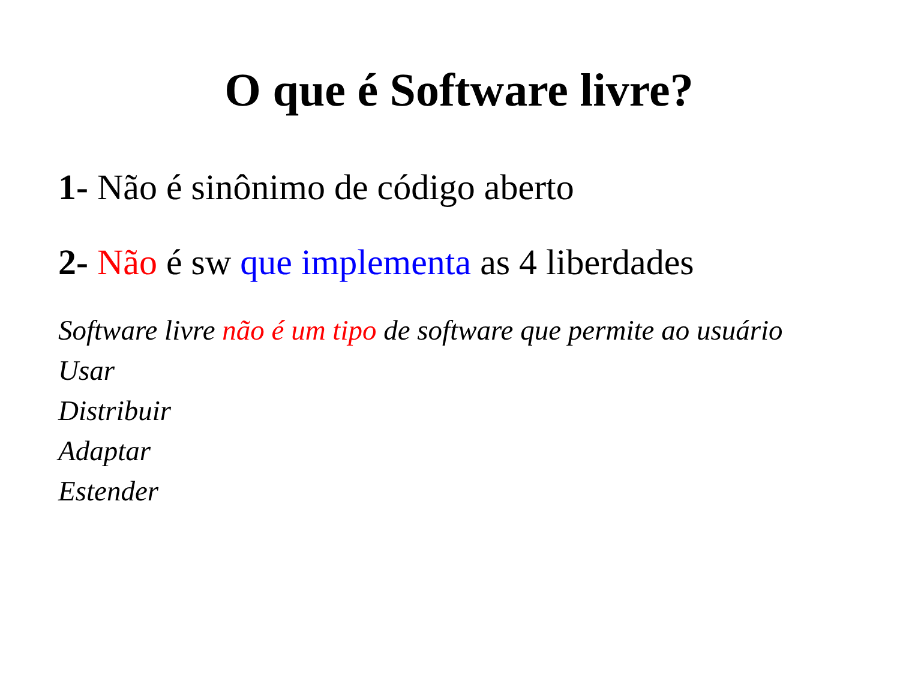O que é Software livre?
1- Não é sinônimo de código aberto
2- Não é sw que implementa as 4 liberdades
Software livre não é um tipo de software que permite ao usuário
Usar
Distribuir
Adaptar
Estender